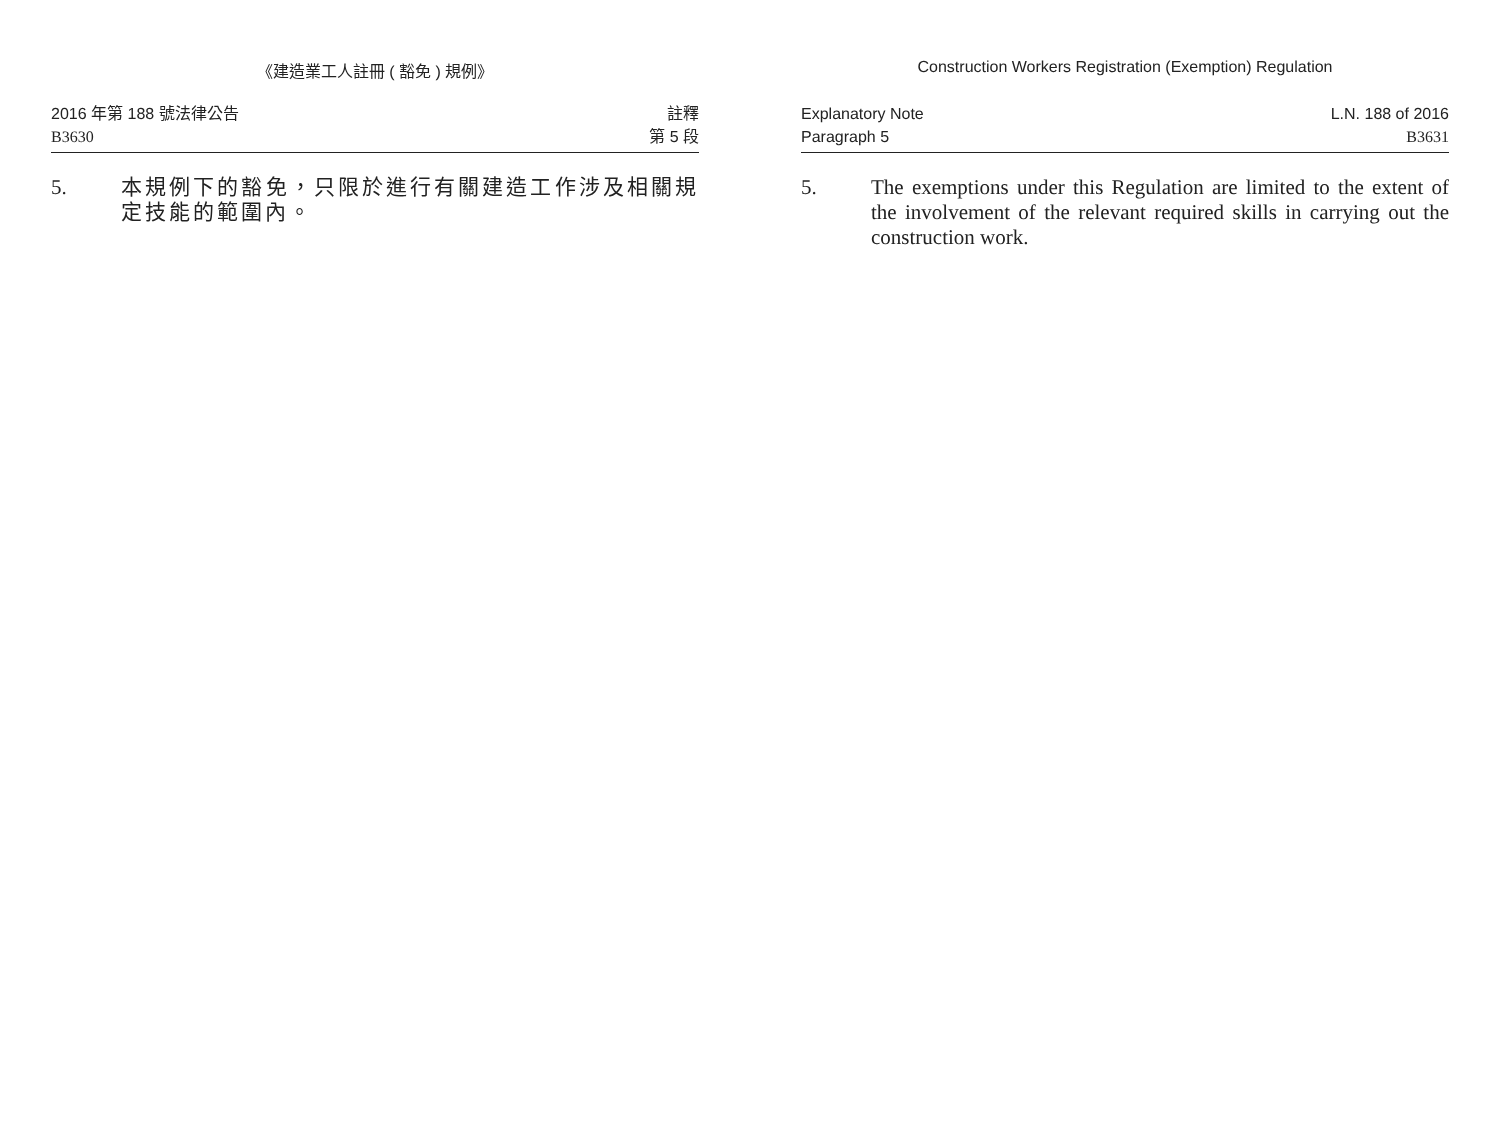《建造業工人註冊 ( 豁免 ) 規例》
2016 年第 188 號法律公告
B3630
註釋
第 5 段
5. 本規例下的豁免，只限於進行有關建造工作涉及相關規定技能的範圍內。
Construction Workers Registration (Exemption) Regulation
Explanatory Note
Paragraph 5
L.N. 188 of 2016
B3631
5. The exemptions under this Regulation are limited to the extent of the involvement of the relevant required skills in carrying out the construction work.